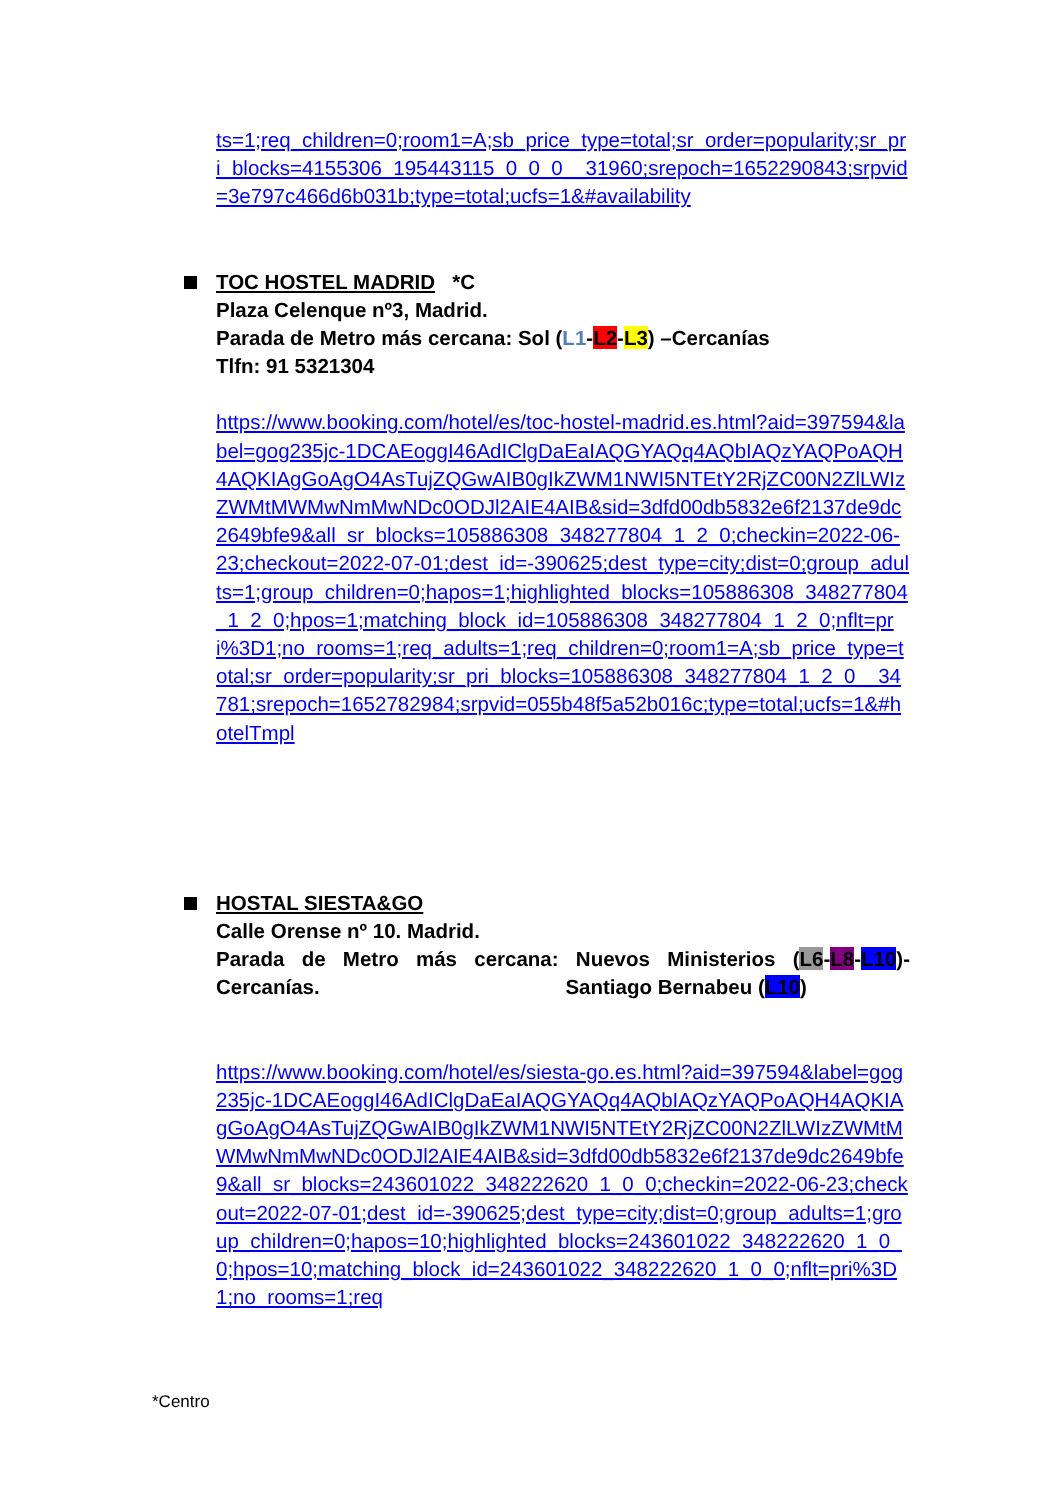ts=1;req_children=0;room1=A;sb_price_type=total;sr_order=popularity;sr_pri_blocks=4155306_195443115_0_0_0__31960;srepoch=1652290843;srpvid=3e797c466d6b031b;type=total;ucfs=1&#availability
TOC HOSTEL MADRID *C
Plaza Celenque nº3, Madrid.
Parada de Metro más cercana: Sol (L1-L2-L3) –Cercanías
Tlfn: 91 5321304
https://www.booking.com/hotel/es/toc-hostel-madrid.es.html?aid=397594&label=gog235jc-1DCAEoggI46AdIClgDaEaIAQGYAQq4AQbIAQzYAQPoAQH4AQKIAgGoAgO4AsTujZQGwAIB0gIkZWM1NWI5NTEtY2RjZC00N2ZlLWIzZWMtMWMwNmMwNDc0ODJl2AIE4AIB&sid=3dfd00db5832e6f2137de9dc2649bfe9&all_sr_blocks=105886308_348277804_1_2_0;checkin=2022-06-23;checkout=2022-07-01;dest_id=-390625;dest_type=city;dist=0;group_adults=1;group_children=0;hapos=1;highlighted_blocks=105886308_348277804_1_2_0;hpos=1;matching_block_id=105886308_348277804_1_2_0;nflt=pri%3D1;no_rooms=1;req_adults=1;req_children=0;room1=A;sb_price_type=total;sr_order=popularity;sr_pri_blocks=105886308_348277804_1_2_0__34781;srepoch=1652782984;srpvid=055b48f5a52b016c;type=total;ucfs=1&#hotelTmpl
HOSTAL SIESTA&GO
Calle Orense nº 10. Madrid.
Parada de Metro más cercana: Nuevos Ministerios (L6-L8-L10)-
Cercanías. Santiago Bernabeu (L10)
https://www.booking.com/hotel/es/siesta-go.es.html?aid=397594&label=gog235jc-1DCAEoggI46AdIClgDaEaIAQGYAQq4AQbIAQzYAQPoAQH4AQKIAgGoAgO4AsTujZQGwAIB0gIkZWM1NWI5NTEtY2RjZC00N2ZlLWIzZWMtMWMwNmMwNDc0ODJl2AIE4AIB&sid=3dfd00db5832e6f2137de9dc2649bfe9&all_sr_blocks=243601022_348222620_1_0_0;checkin=2022-06-23;checkout=2022-07-01;dest_id=-390625;dest_type=city;dist=0;group_adults=1;group_children=0;hapos=10;highlighted_blocks=243601022_348222620_1_0_0;hpos=10;matching_block_id=243601022_348222620_1_0_0;nflt=pri%3D1;no_rooms=1;req
*Centro